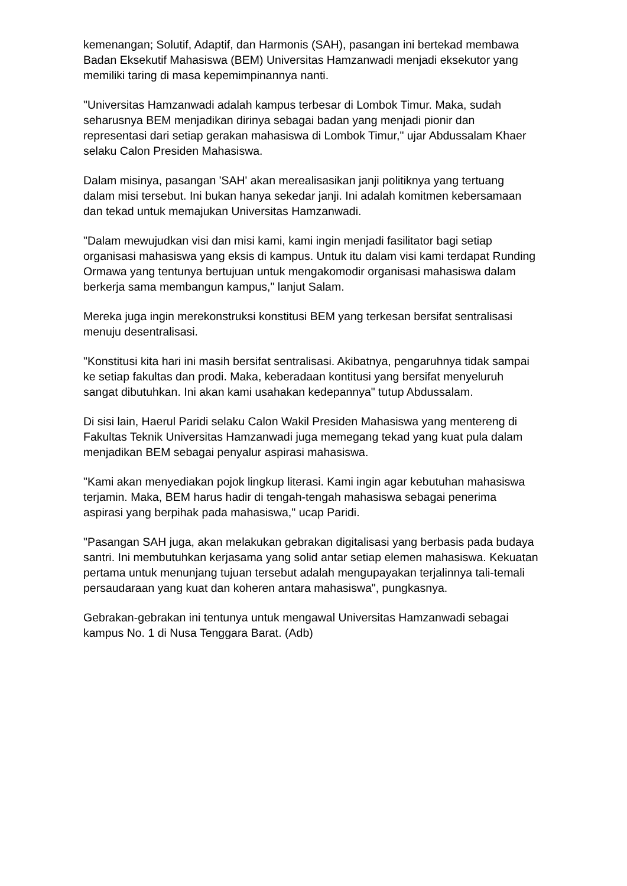kemenangan; Solutif, Adaptif, dan Harmonis (SAH), pasangan ini bertekad membawa Badan Eksekutif Mahasiswa (BEM) Universitas Hamzanwadi menjadi eksekutor yang memiliki taring di masa kepemimpinannya nanti.
"Universitas Hamzanwadi adalah kampus terbesar di Lombok Timur. Maka, sudah seharusnya BEM menjadikan dirinya sebagai badan yang menjadi pionir dan representasi dari setiap gerakan mahasiswa di Lombok Timur," ujar Abdussalam Khaer selaku Calon Presiden Mahasiswa.
Dalam misinya, pasangan 'SAH' akan merealisasikan janji politiknya yang tertuang dalam misi tersebut. Ini bukan hanya sekedar janji. Ini adalah komitmen kebersamaan dan tekad untuk memajukan Universitas Hamzanwadi.
"Dalam mewujudkan visi dan misi kami, kami ingin menjadi fasilitator bagi setiap organisasi mahasiswa yang eksis di kampus. Untuk itu dalam visi kami terdapat Runding Ormawa yang tentunya bertujuan untuk mengakomodir organisasi mahasiswa dalam berkerja sama membangun kampus," lanjut Salam.
Mereka juga ingin merekonstruksi konstitusi BEM yang terkesan bersifat sentralisasi menuju desentralisasi.
"Konstitusi kita hari ini masih bersifat sentralisasi. Akibatnya, pengaruhnya tidak sampai ke setiap fakultas dan prodi. Maka, keberadaan kontitusi yang bersifat menyeluruh sangat dibutuhkan. Ini akan kami usahakan kedepannya" tutup Abdussalam.
Di sisi lain, Haerul Paridi selaku Calon Wakil Presiden Mahasiswa yang mentereng di Fakultas Teknik Universitas Hamzanwadi juga memegang tekad yang kuat pula dalam menjadikan BEM sebagai penyalur aspirasi mahasiswa.
"Kami akan menyediakan pojok lingkup literasi. Kami ingin agar kebutuhan mahasiswa terjamin. Maka, BEM harus hadir di tengah-tengah mahasiswa sebagai penerima aspirasi yang berpihak pada mahasiswa," ucap Paridi.
"Pasangan SAH juga, akan melakukan gebrakan digitalisasi yang berbasis pada budaya santri. Ini membutuhkan kerjasama yang solid antar setiap elemen mahasiswa. Kekuatan pertama untuk menunjang tujuan tersebut adalah mengupayakan terjalinnya tali-temali persaudaraan yang kuat dan koheren antara mahasiswa", pungkasnya.
Gebrakan-gebrakan ini tentunya untuk mengawal Universitas Hamzanwadi sebagai kampus No. 1 di Nusa Tenggara Barat. (Adb)